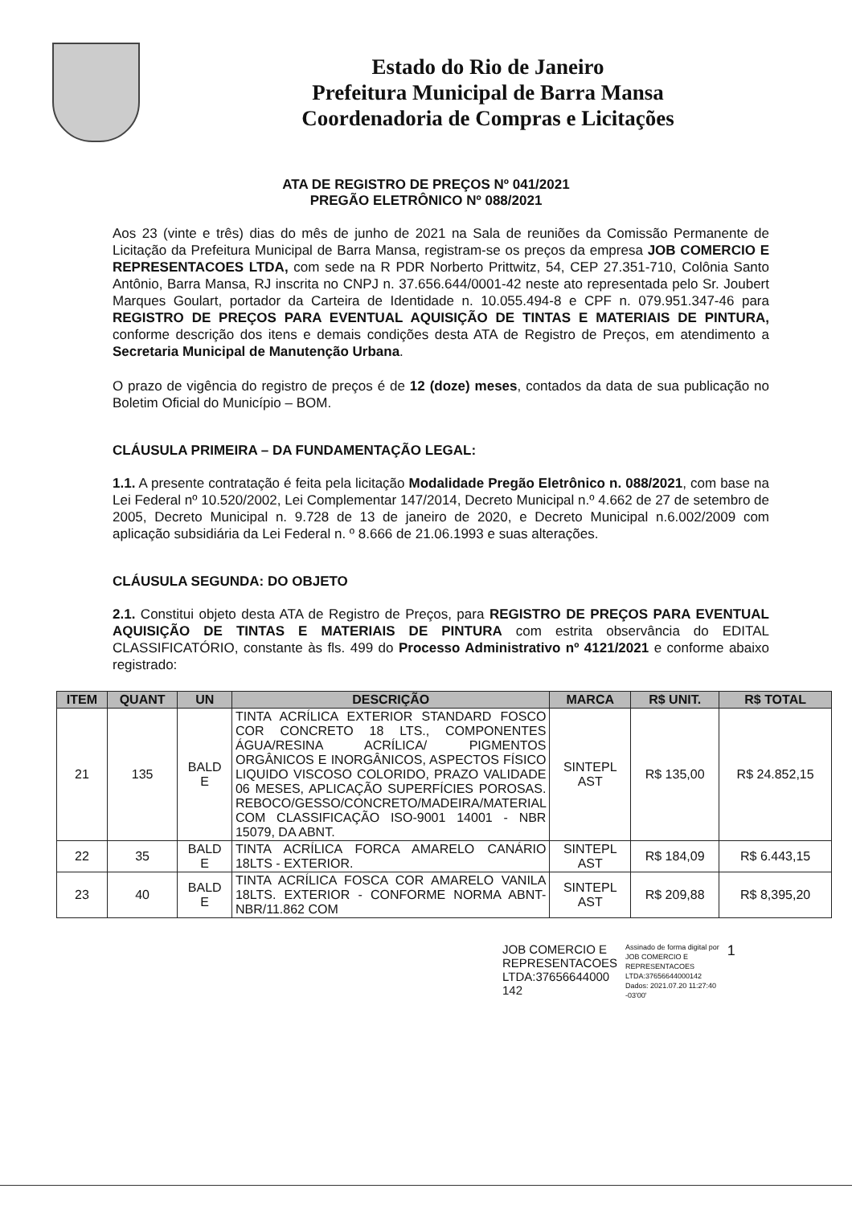Estado do Rio de Janeiro
Prefeitura Municipal de Barra Mansa
Coordenadoria de Compras e Licitações
ATA DE REGISTRO DE PREÇOS Nº 041/2021
PREGÃO ELETRÔNICO Nº 088/2021
Aos 23 (vinte e três) dias do mês de junho de 2021 na Sala de reuniões da Comissão Permanente de Licitação da Prefeitura Municipal de Barra Mansa, registram-se os preços da empresa JOB COMERCIO E REPRESENTACOES LTDA, com sede na R PDR Norberto Prittwitz, 54, CEP 27.351-710, Colônia Santo Antônio, Barra Mansa, RJ inscrita no CNPJ n. 37.656.644/0001-42 neste ato representada pelo Sr. Joubert Marques Goulart, portador da Carteira de Identidade n. 10.055.494-8 e CPF n. 079.951.347-46 para REGISTRO DE PREÇOS PARA EVENTUAL AQUISIÇÃO DE TINTAS E MATERIAIS DE PINTURA, conforme descrição dos itens e demais condições desta ATA de Registro de Preços, em atendimento a Secretaria Municipal de Manutenção Urbana.
O prazo de vigência do registro de preços é de 12 (doze) meses, contados da data de sua publicação no Boletim Oficial do Município – BOM.
CLÁUSULA PRIMEIRA – DA FUNDAMENTAÇÃO LEGAL:
1.1. A presente contratação é feita pela licitação Modalidade Pregão Eletrônico n. 088/2021, com base na Lei Federal nº 10.520/2002, Lei Complementar 147/2014, Decreto Municipal n.º 4.662 de 27 de setembro de 2005, Decreto Municipal n. 9.728 de 13 de janeiro de 2020, e Decreto Municipal n.6.002/2009 com aplicação subsidiária da Lei Federal n. º 8.666 de 21.06.1993 e suas alterações.
CLÁUSULA SEGUNDA: DO OBJETO
2.1. Constitui objeto desta ATA de Registro de Preços, para REGISTRO DE PREÇOS PARA EVENTUAL AQUISIÇÃO DE TINTAS E MATERIAIS DE PINTURA com estrita observância do EDITAL CLASSIFICATÓRIO, constante às fls. 499 do Processo Administrativo nº 4121/2021 e conforme abaixo registrado:
| ITEM | QUANT | UN | DESCRIÇÃO | MARCA | R$ UNIT. | R$ TOTAL |
| --- | --- | --- | --- | --- | --- | --- |
| 21 | 135 | BALD E | TINTA ACRÍLICA EXTERIOR STANDARD FOSCO COR CONCRETO 18 LTS., COMPONENTES ÁGUA/RESINA ACRÍLICA/ PIGMENTOS ORGÂNICOS E INORGÂNICOS, ASPECTOS FÍSICO LIQUIDO VISCOSO COLORIDO, PRAZO VALIDADE 06 MESES, APLICAÇÃO SUPERFÍCIES POROSAS. REBOCO/GESSO/CONCRETO/MADEIRA/MATERIAL COM CLASSIFICAÇÃO ISO-9001 14001 - NBR 15079, DA ABNT. | SINTEPL AST | R$ 135,00 | R$ 24.852,15 |
| 22 | 35 | BALD E | TINTA ACRÍLICA FORCA AMARELO CANÁRIO 18LTS - EXTERIOR. | SINTEPL AST | R$ 184,09 | R$ 6.443,15 |
| 23 | 40 | BALD E | TINTA ACRÍLICA FOSCA COR AMARELO VANILA 18LTS. EXTERIOR - CONFORME NORMA ABNT-NBR/11.862 COM | SINTEPL AST | R$ 209,88 | R$ 8,395,20 |
JOB COMERCIO E
REPRESENTACOES
LTDA:37656644000
142
Assinado de forma digital por
JOB COMERCIO E
REPRESENTACOES
LTDA:37656644000142
Dados: 2021.07.20 11:27:40
-03'00'
1